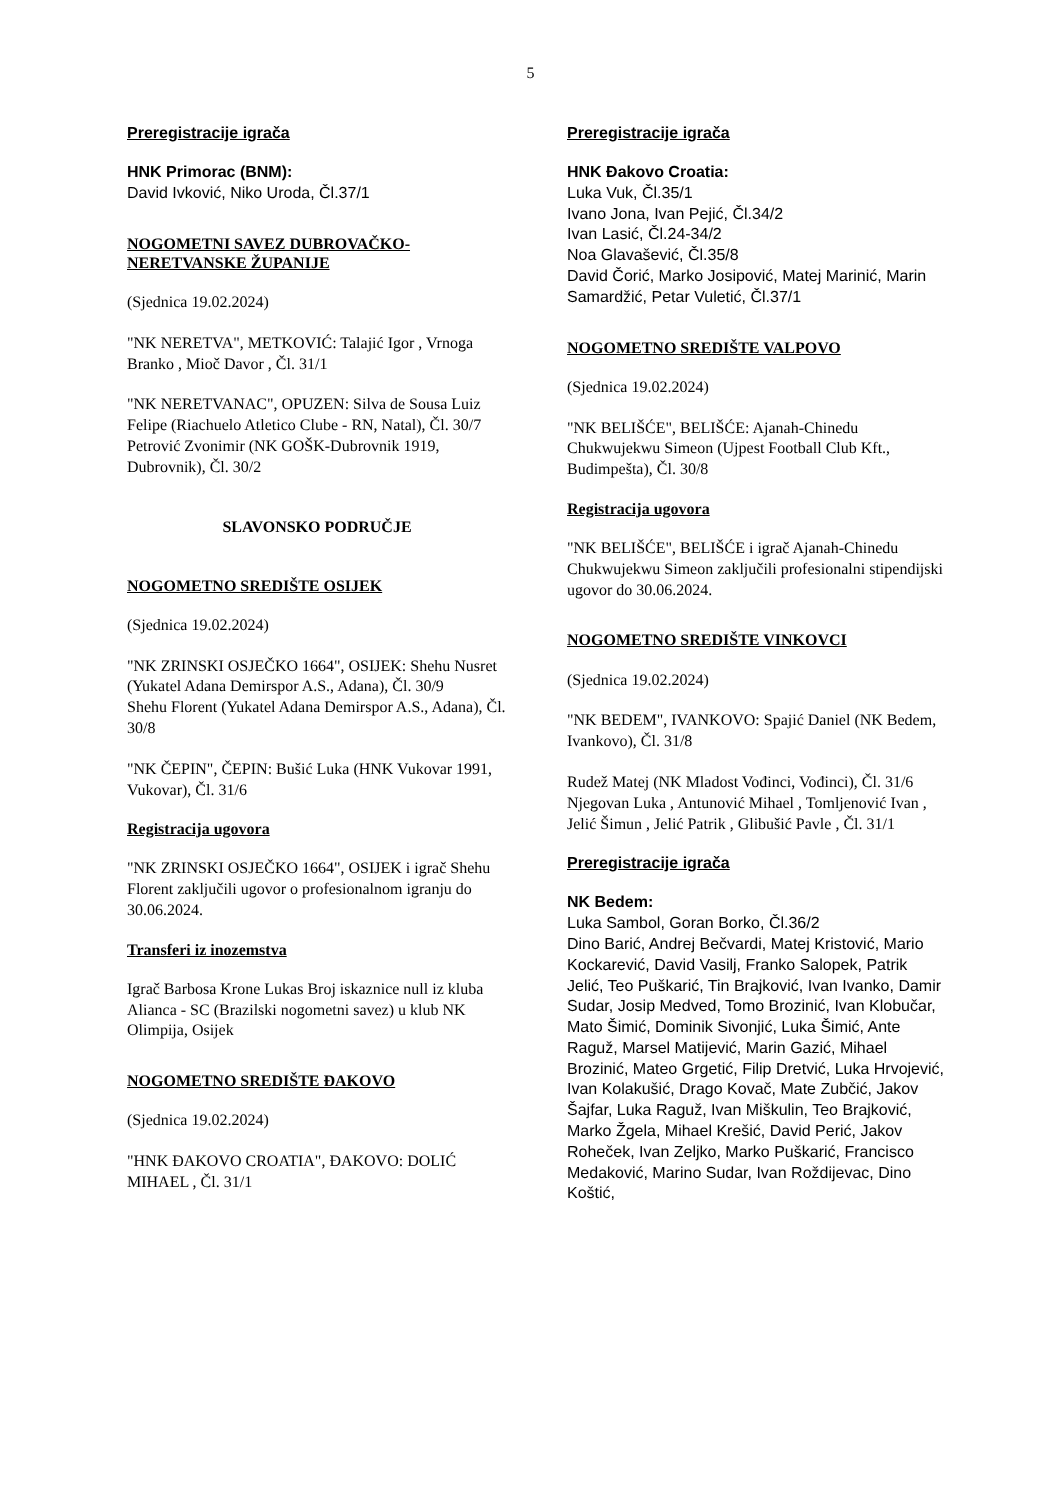5
Preregistracije igrača
HNK Primorac (BNM):
David Ivković, Niko Uroda, Čl.37/1
NOGOMETNI SAVEZ DUBROVAČKO-NERETVANSKE ŽUPANIJE
(Sjednica 19.02.2024)
"NK NERETVA", METKOVIĆ: Talajić Igor , Vrnoga Branko , Mioč Davor , Čl. 31/1
"NK NERETVANAC", OPUZEN: Silva de Sousa Luiz Felipe (Riachuelo Atletico Clube - RN, Natal), Čl. 30/7
Petrović Zvonimir (NK GOŠK-Dubrovnik 1919, Dubrovnik), Čl. 30/2
SLAVONSKO PODRUČJE
NOGOMETNO SREDIŠTE OSIJEK
(Sjednica 19.02.2024)
"NK ZRINSKI OSJEČKO 1664", OSIJEK: Shehu Nusret (Yukatel Adana Demirspor A.S., Adana), Čl. 30/9
Shehu Florent (Yukatel Adana Demirspor A.S., Adana), Čl. 30/8
"NK ČEPIN", ČEPIN: Bušić Luka (HNK Vukovar 1991, Vukovar), Čl. 31/6
Registracija ugovora
"NK ZRINSKI OSJEČKO 1664", OSIJEK i igrač Shehu Florent zaključili ugovor o profesionalnom igranju do 30.06.2024.
Transferi iz inozemstva
Igrač Barbosa Krone Lukas Broj iskaznice null iz kluba Alianca - SC (Brazilski nogometni savez) u klub NK Olimpija, Osijek
NOGOMETNO SREDIŠTE ĐAKOVO
(Sjednica 19.02.2024)
"HNK ĐAKOVO CROATIA", ĐAKOVO: DOLIĆ MIHAEL , Čl. 31/1
Preregistracije igrača
HNK Đakovo Croatia:
Luka Vuk, Čl.35/1
Ivano Jona, Ivan Pejić, Čl.34/2
Ivan Lasić, Čl.24-34/2
Noa Glavašević, Čl.35/8
David Čorić, Marko Josipović, Matej Marinić, Marin Samardžić, Petar Vuletić, Čl.37/1
NOGOMETNO SREDIŠTE VALPOVO
(Sjednica 19.02.2024)
"NK BELIŠĆE", BELIŠĆE: Ajanah-Chinedu Chukwujekwu Simeon (Ujpest Football Club Kft., Budimpešta), Čl. 30/8
Registracija ugovora
"NK BELIŠĆE", BELIŠĆE i igrač Ajanah-Chinedu Chukwujekwu Simeon zaključili profesionalni stipendijski ugovor do 30.06.2024.
NOGOMETNO SREDIŠTE VINKOVCI
(Sjednica 19.02.2024)
"NK BEDEM", IVANKOVO: Spajić Daniel (NK Bedem, Ivankovo), Čl. 31/8
Rudež Matej (NK Mladost Vođinci, Vođinci), Čl. 31/6
Njegovan Luka , Antunović Mihael , Tomljenović Ivan , Jelić Šimun , Jelić Patrik , Glibušić Pavle , Čl. 31/1
Preregistracije igrača
NK Bedem:
Luka Sambol, Goran Borko, Čl.36/2
Dino Barić, Andrej Bečvardi, Matej Kristović, Mario Kockarević, David Vasilj, Franko Salopek, Patrik Jelić, Teo Puškarić, Tin Brajković, Ivan Ivanko, Damir Sudar, Josip Medved, Tomo Brozinić, Ivan Klobučar, Mato Šimić, Dominik Sivonjić, Luka Šimić, Ante Raguž, Marsel Matijević, Marin Gazić, Mihael Brozinić, Mateo Grgetić, Filip Dretvić, Luka Hrvojević, Ivan Kolakušić, Drago Kovač, Mate Zubčić, Jakov Šajfar, Luka Raguž, Ivan Miškulin, Teo Brajković, Marko Žgela, Mihael Krešić, David Perić, Jakov Roheček, Ivan Zeljko, Marko Puškarić, Francisco Medaković, Marino Sudar, Ivan Roždijevac, Dino Koštić,